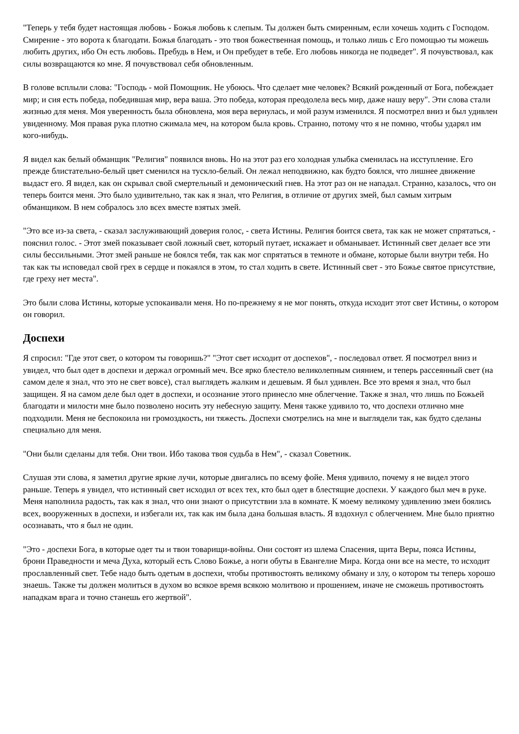"Теперь у тебя будет настоящая любовь - Божья любовь к слепым. Ты должен быть смиренным, если хочешь ходить с Господом. Смирение - это ворота к благодати. Божья благодать - это твоя божественная помощь, и только лишь с Его помощью ты можешь любить других, ибо Он есть любовь. Пребудь в Нем, и Он пребудет в тебе. Его любовь никогда не подведет". Я почувствовал, как силы возвращаются ко мне. Я почувствовал себя обновленным.
В голове всплыли слова: "Господь - мой Помощник. Не убоюсь. Что сделает мне человек? Всякий рожденный от Бога, побеждает мир; и сия есть победа, победившая мир, вера ваша. Это победа, которая преодолела весь мир, даже нашу веру". Эти слова стали жизнью для меня. Моя уверенность была обновлена, моя вера вернулась, и мой разум изменился. Я посмотрел вниз и был удивлен увиденному. Моя правая рука плотно сжимала меч, на котором была кровь. Странно, потому что я не помню, чтобы ударял им кого-нибудь.
Я видел как белый обманщик "Религия" появился вновь. Но на этот раз его холодная улыбка сменилась на исступление. Его прежде блистательно-белый цвет сменился на тускло-белый. Он лежал неподвижно, как будто боялся, что лишнее движение выдаст его. Я видел, как он скрывал свой смертельный и демонический гнев. На этот раз он не нападал. Странно, казалось, что он теперь боится меня. Это было удивительно, так как я знал, что Религия, в отличие от других змей, был самым хитрым обманщиком. В нем собралось зло всех вместе взятых змей.
"Это все из-за света, - сказал заслуживающий доверия голос, - света Истины. Религия боится света, так как не может спрятаться, - пояснил голос. - Этот змей показывает свой ложный свет, который путает, искажает и обманывает. Истинный свет делает все эти силы бессильными. Этот змей раньше не боялся тебя, так как мог спрятаться в темноте и обмане, которые были внутри тебя. Но так как ты исповедал свой грех в сердце и покаялся в этом, то стал ходить в свете. Истинный свет - это Божье святое присутствие, где греху нет места".
Это были слова Истины, которые успокаивали меня. Но по-прежнему я не мог понять, откуда исходит этот свет Истины, о котором он говорил.
Доспехи
Я спросил: "Где этот свет, о котором ты говоришь?" "Этот свет исходит от доспехов", - последовал ответ. Я посмотрел вниз и увидел, что был одет в доспехи и держал огромный меч. Все ярко блестело великолепным сиянием, и теперь рассеянный свет (на самом деле я знал, что это не свет вовсе), стал выглядеть жалким и дешевым. Я был удивлен. Все это время я знал, что был защищен. Я на самом деле был одет в доспехи, и осознание этого принесло мне облегчение. Также я знал, что лишь по Божьей благодати и милости мне было позволено носить эту небесную защиту. Меня также удивило то, что доспехи отлично мне подходили. Меня не беспокоила ни громоздкость, ни тяжесть. Доспехи смотрелись на мне и выглядели так, как будто сделаны специально для меня.
"Они были сделаны для тебя. Они твои. Ибо такова твоя судьба в Нем", - сказал Советник.
Слушая эти слова, я заметил другие яркие лучи, которые двигались по всему фойе. Меня удивило, почему я не видел этого раньше. Теперь я увидел, что истинный свет исходил от всех тех, кто был одет в блестящие доспехи. У каждого был меч в руке. Меня наполнила радость, так как я знал, что они знают о присутствии зла в комнате. К моему великому удивлению змеи боялись всех, вооруженных в доспехи, и избегали их, так как им была дана большая власть. Я вздохнул с облегчением. Мне было приятно осознавать, что я был не один.
"Это - доспехи Бога, в которые одет ты и твои товарищи-войны. Они состоят из шлема Спасения, щита Веры, пояса Истины, брони Праведности и меча Духа, который есть Слово Божье, а ноги обуты в Евангелие Мира. Когда они все на месте, то исходит прославленный свет. Тебе надо быть одетым в доспехи, чтобы противостоять великому обману и злу, о котором ты теперь хорошо знаешь. Также ты должен молиться в духом во всякое время всякою молитвою и прошением, иначе не сможешь противостоять нападкам врага и точно станешь его жертвой".